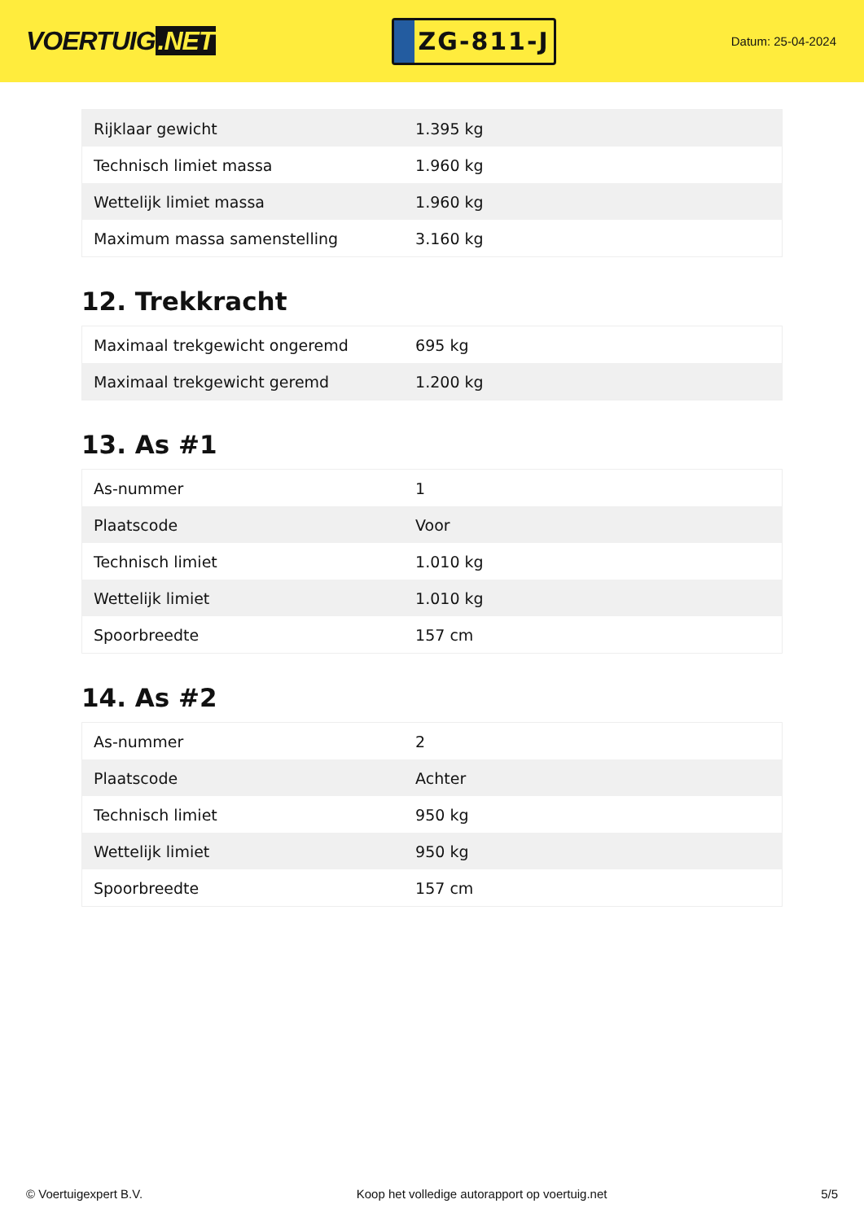VOERTUIG.NET
ZG-811-J
Datum: 25-04-2024
| Rijklaar gewicht | 1.395 kg |
| Technisch limiet massa | 1.960 kg |
| Wettelijk limiet massa | 1.960 kg |
| Maximum massa samenstelling | 3.160 kg |
12. Trekkracht
| Maximaal trekgewicht ongeremd | 695 kg |
| Maximaal trekgewicht geremd | 1.200 kg |
13. As #1
| As-nummer | 1 |
| Plaatscode | Voor |
| Technisch limiet | 1.010 kg |
| Wettelijk limiet | 1.010 kg |
| Spoorbreedte | 157 cm |
14. As #2
| As-nummer | 2 |
| Plaatscode | Achter |
| Technisch limiet | 950 kg |
| Wettelijk limiet | 950 kg |
| Spoorbreedte | 157 cm |
© Voertuigexpert B.V. Koop het volledige autorapport op voertuig.net 5/5